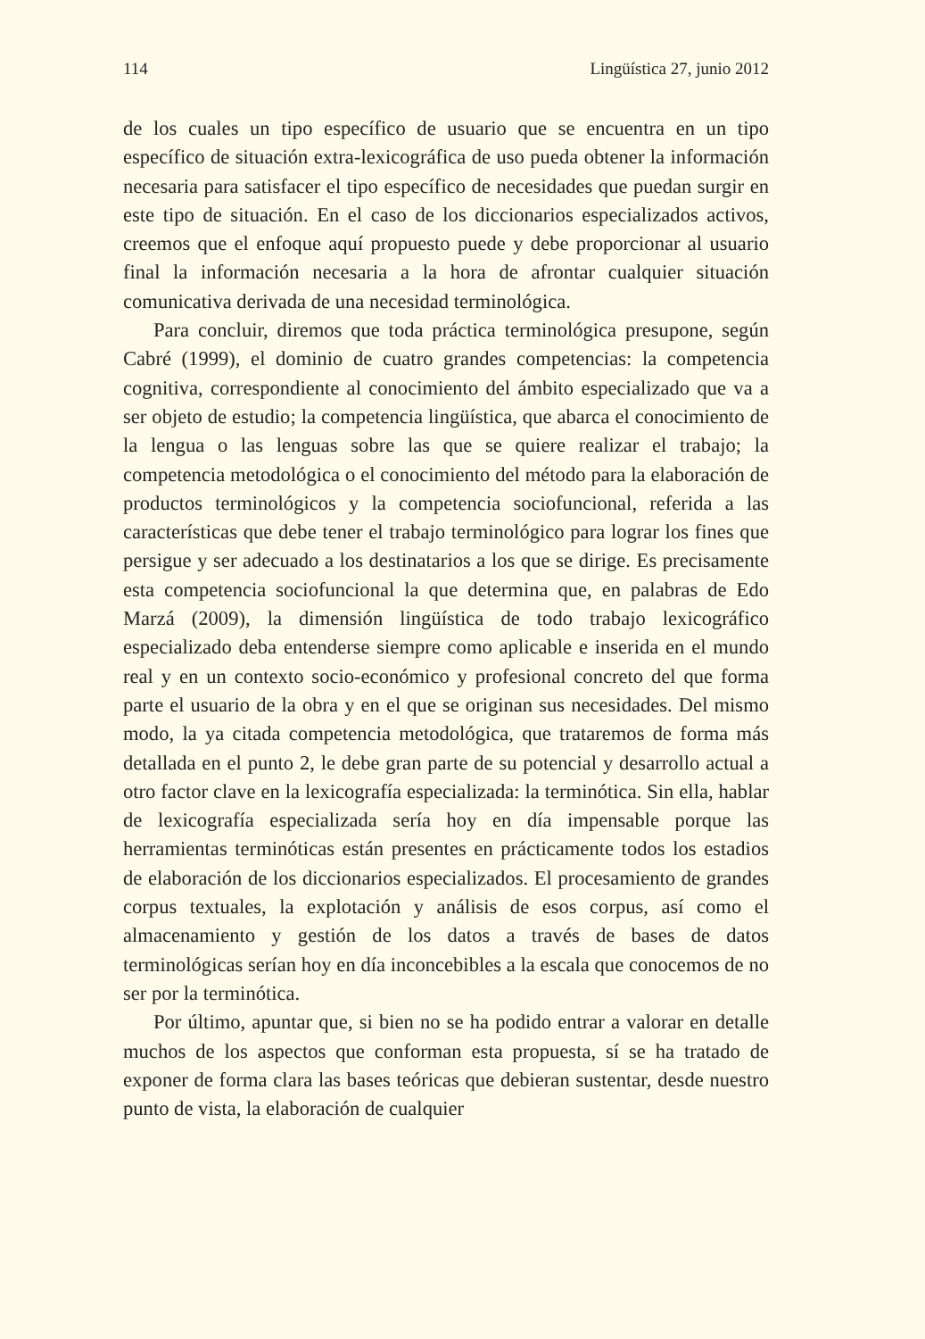114 Lingüística 27, junio 2012
de los cuales un tipo específico de usuario que se encuentra en un tipo específico de situación extra-lexicográfica de uso pueda obtener la información necesaria para satisfacer el tipo específico de necesidades que puedan surgir en este tipo de situación. En el caso de los diccionarios especializados activos, creemos que el enfoque aquí propuesto puede y debe proporcionar al usuario final la información necesaria a la hora de afrontar cualquier situación comunicativa derivada de una necesidad terminológica.
Para concluir, diremos que toda práctica terminológica presupone, según Cabré (1999), el dominio de cuatro grandes competencias: la competencia cognitiva, correspondiente al conocimiento del ámbito especializado que va a ser objeto de estudio; la competencia lingüística, que abarca el conocimiento de la lengua o las lenguas sobre las que se quiere realizar el trabajo; la competencia metodológica o el conocimiento del método para la elaboración de productos terminológicos y la competencia sociofuncional, referida a las características que debe tener el trabajo terminológico para lograr los fines que persigue y ser adecuado a los destinatarios a los que se dirige. Es precisamente esta competencia sociofuncional la que determina que, en palabras de Edo Marzá (2009), la dimensión lingüística de todo trabajo lexicográfico especializado deba entenderse siempre como aplicable e inserida en el mundo real y en un contexto socio-económico y profesional concreto del que forma parte el usuario de la obra y en el que se originan sus necesidades. Del mismo modo, la ya citada competencia metodológica, que trataremos de forma más detallada en el punto 2, le debe gran parte de su potencial y desarrollo actual a otro factor clave en la lexicografía especializada: la terminótica. Sin ella, hablar de lexicografía especializada sería hoy en día impensable porque las herramientas terminóticas están presentes en prácticamente todos los estadios de elaboración de los diccionarios especializados. El procesamiento de grandes corpus textuales, la explotación y análisis de esos corpus, así como el almacenamiento y gestión de los datos a través de bases de datos terminológicas serían hoy en día inconcebibles a la escala que conocemos de no ser por la terminótica.
Por último, apuntar que, si bien no se ha podido entrar a valorar en detalle muchos de los aspectos que conforman esta propuesta, sí se ha tratado de exponer de forma clara las bases teóricas que debieran sustentar, desde nuestro punto de vista, la elaboración de cualquier